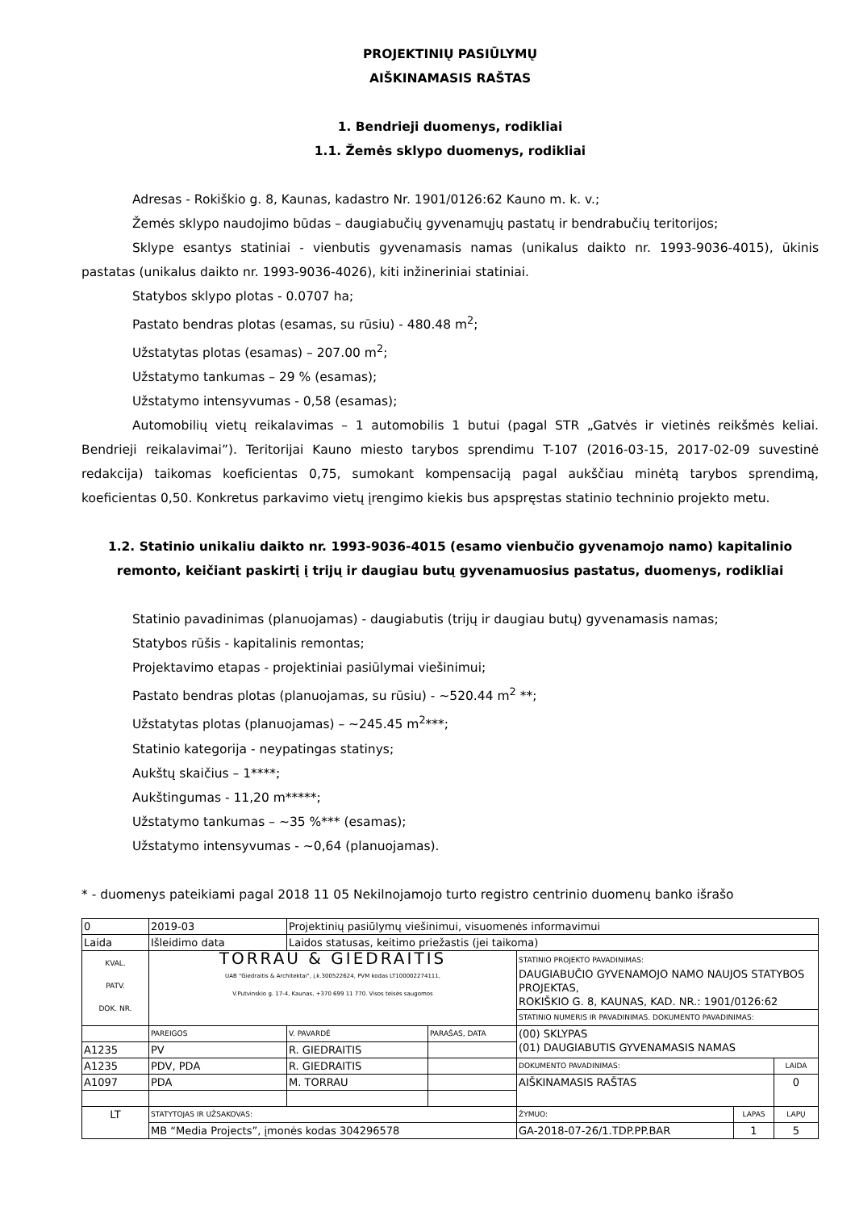PROJEKTINIŲ PASIŪLYMŲ
AIŠKINAMASIS RAŠTAS
1. Bendrieji duomenys, rodikliai
1.1. Žemės sklypo duomenys, rodikliai
Adresas - Rokiškio g. 8, Kaunas, kadastro Nr. 1901/0126:62 Kauno m. k. v.;
Žemės sklypo naudojimo būdas – daugiabučių gyvenamųjų pastatų ir bendrabučių teritorijos;
Sklype esantys statiniai - vienbutis gyvenamasis namas (unikalus daikto nr. 1993-9036-4015), ūkinis pastatas (unikalus daikto nr. 1993-9036-4026), kiti inžineriniai statiniai.
Statybos sklypo plotas - 0.0707 ha;
Pastato bendras plotas (esamas, su rūsiu) - 480.48 m<sup>2</sup>;
Užstatytas plotas (esamas) – 207.00 m<sup>2</sup>;
Užstatymo tankumas – 29 % (esamas);
Užstatymo intensyvumas - 0,58 (esamas);
Automobilių vietų reikalavimas – 1 automobilis 1 butui (pagal STR „Gatvės ir vietinės reikšmės keliai. Bendrieji reikalavimai”). Teritorijai Kauno miesto tarybos sprendimu T-107 (2016-03-15, 2017-02-09 suvestinė redakcija) taikomas koeficientas 0,75, sumokant kompensaciją pagal aukščiau minėtą tarybos sprendimą, koeficientas 0,50. Konkretus parkavimo vietų įrengimo kiekis bus apspręstas statinio techninio projekto metu.
1.2. Statinio unikaliu daikto nr. 1993-9036-4015 (esamo vienbučio gyvenamojo namo) kapitalinio remonto, keičiant paskirtį į trijų ir daugiau butų gyvenamuosius pastatus, duomenys, rodikliai
Statinio pavadinimas (planuojamas) - daugiabutis (trijų ir daugiau butų) gyvenamasis namas;
Statybos rūšis - kapitalinis remontas;
Projektavimo etapas - projektiniai pasiūlymai viešinimui;
Pastato bendras plotas (planuojamas, su rūsiu) - ~520.44 m<sup>2</sup> **;
Užstatytas plotas (planuojamas) – ~245.45 m<sup>2</sup>***;
Statinio kategorija - neypatingas statinys;
Aukštų skaičius – 1****;
Aukštingumas - 11,20 m*****;
Užstatymo tankumas – ~35 %*** (esamas);
Užstatymo intensyvumas - ~0,64 (planuojamas).
* - duomenys pateikiami pagal 2018 11 05 Nekilnojamojo turto registro centrinio duomenų banko išrašo
| 0 | 2019-03 | Projektinių pasiūlymų viešinimui, visuomenės informavimui | | | | |
| Laida | Išleidimo data | Laidos statusas, keitimo priežastis (jei taikoma) | | | | |
| KVAL. PATV. DOK. NR. | TORRAU & GIEDRAITIS UAB "Giedraitis & Architektai", į.k.300522624, PVM kodas LT100002274111, V.Putvinskio g. 17-4, Kaunas, +370 699 11 770. Visos teisės saugomos | | | STATINIO PROJEKTO PAVADINIMAS: DAUGIABUČIO GYVENAMOJO NAMO NAUJOS STATYBOS PROJEKTAS, ROKIŠKIO G. 8, KAUNAS, KAD. NR.: 1901/0126:62 | | |
| | | | | STATINIO NUMERIS IR PAVADINIMAS. DOKUMENTO PAVADINIMAS: | | |
| | PAREIGOS | V. PAVARDĖ | PARAŠAS, DATA | (00) SKLYPAS (01) DAUGIABUTIS GYVENAMASIS NAMAS | | |
| A1235 | PV | R. GIEDRAITIS | | | | |
| A1235 | PDV, PDA | R. GIEDRAITIS | | DOKUMENTO PAVADINIMAS: | | LAIDA |
| A1097 | PDA | M. TORRAU | | AIŠKINAMASIS RAŠTAS | | 0 |
| LT | STATYTOJAS IR UŽSAKOVAS: | | | ŽYMUO: | LAPAS | LAPŲ |
| | MB “Media Projects”, įmonės kodas 304296578 | | | GA-2018-07-26/1.TDP.PP.BAR | 1 | 5 |